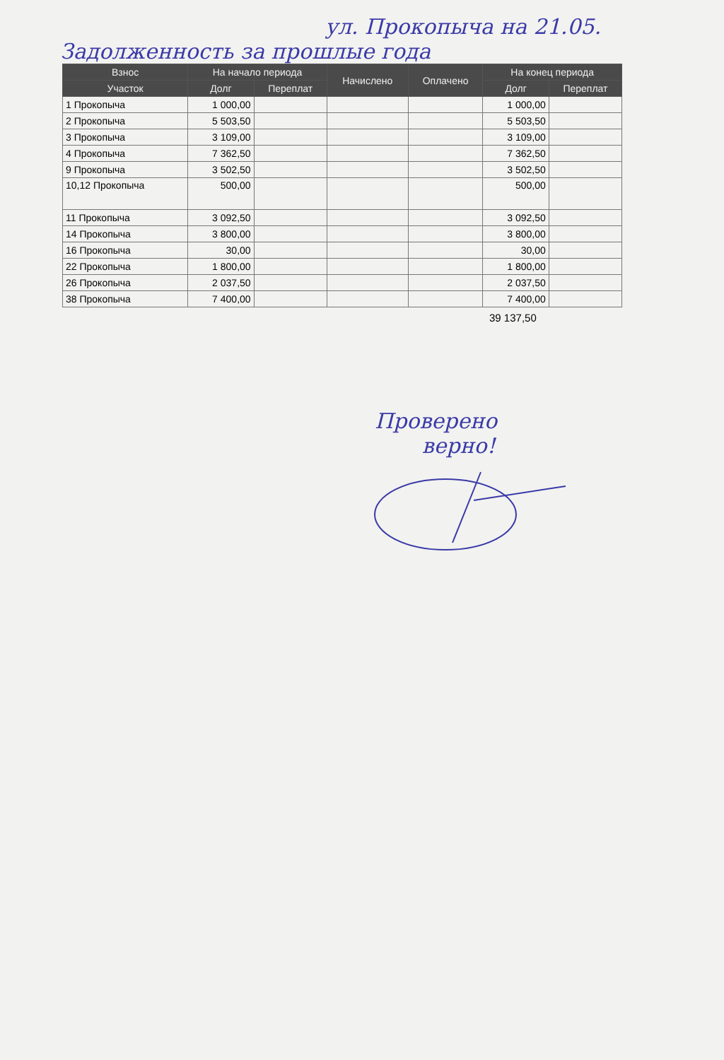ул. Прокопыча на 21.05.
Задолженность за прошлые года
| Взнос | На начало периода | | Начислено | Оплачено | На конец периода | |
| --- | --- | --- | --- | --- | --- | --- |
| Участок | Долг | Переплат | | | Долг | Переплат |
| 1 Прокопыча | 1 000,00 | | | | 1 000,00 | |
| 2 Прокопыча | 5 503,50 | | | | 5 503,50 | |
| 3 Прокопыча | 3 109,00 | | | | 3 109,00 | |
| 4 Прокопыча | 7 362,50 | | | | 7 362,50 | |
| 9 Прокопыча | 3 502,50 | | | | 3 502,50 | |
| 10,12 Прокопыча | 500,00 | | | | 500,00 | |
| 11 Прокопыча | 3 092,50 | | | | 3 092,50 | |
| 14 Прокопыча | 3 800,00 | | | | 3 800,00 | |
| 16 Прокопыча | 30,00 | | | | 30,00 | |
| 22 Прокопыча | 1 800,00 | | | | 1 800,00 | |
| 26 Прокопыча | 2 037,50 | | | | 2 037,50 | |
| 38 Прокопыча | 7 400,00 | | | | 7 400,00 | |
39 137,50
Проверено
верно!